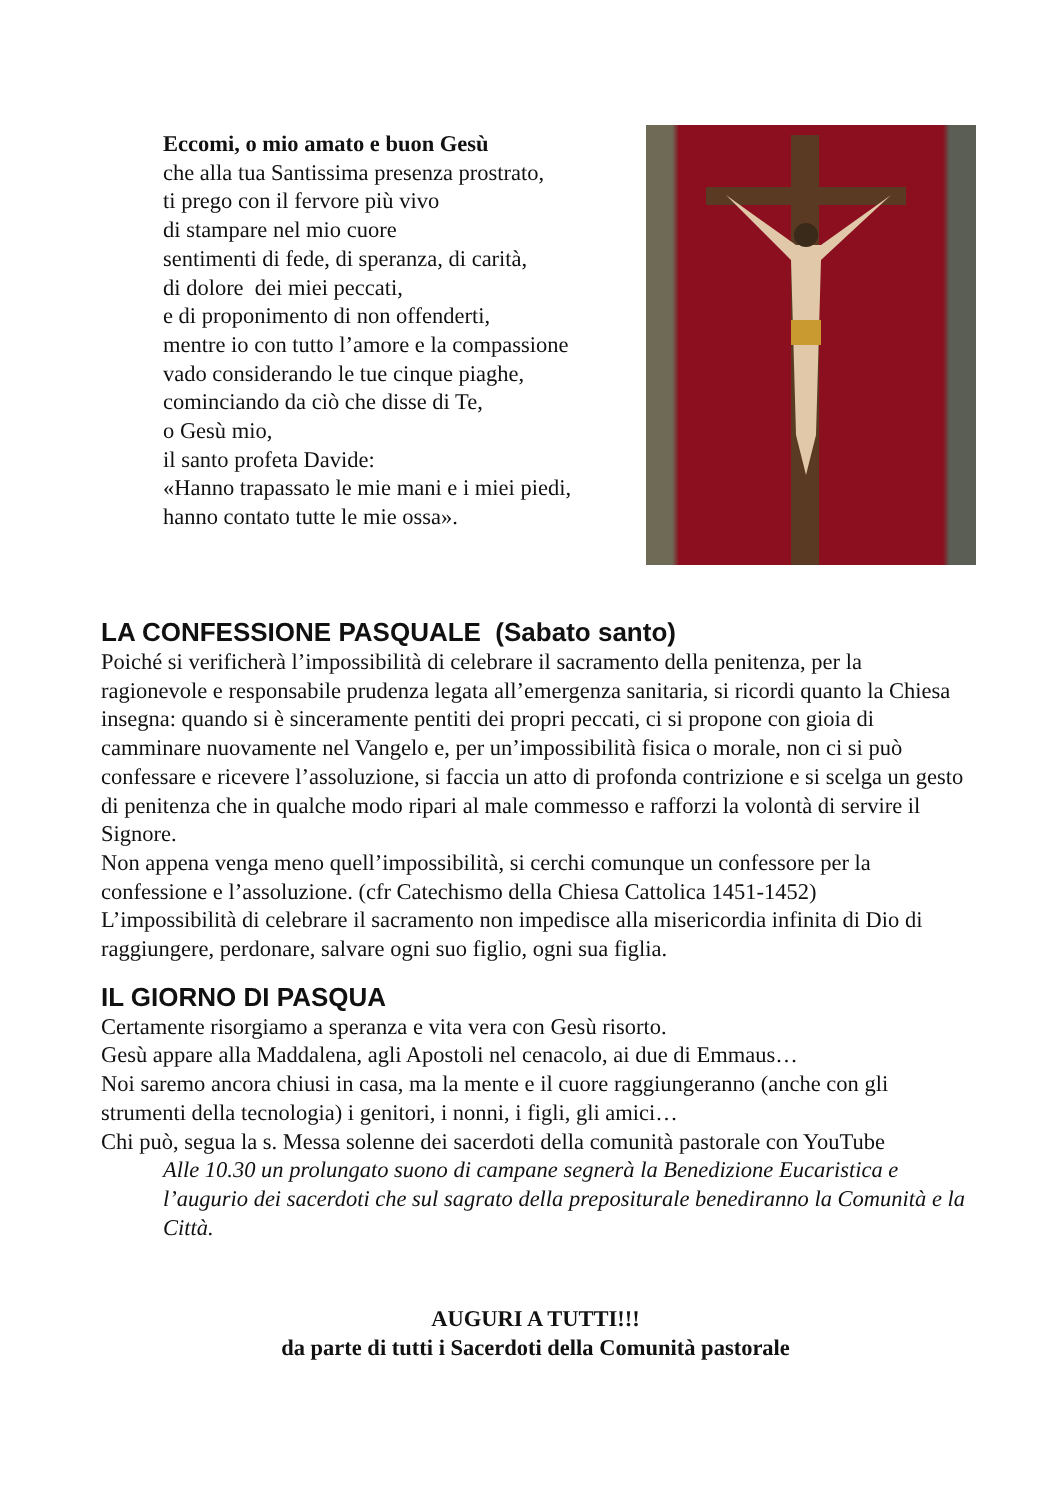Eccomi, o mio amato e buon Gesù
che alla tua Santissima presenza prostrato,
ti prego con il fervore più vivo
di stampare nel mio cuore
sentimenti di fede, di speranza, di carità,
di dolore dei miei peccati,
e di proponimento di non offenderti,
mentre io con tutto l’amore e la compassione
vado considerando le tue cinque piaghe,
cominciando da ciò che disse di Te,
o Gesù mio,
il santo profeta Davide:
«Hanno trapassato le mie mani e i miei piedi,
hanno contato tutte le mie ossa».
LA CONFESSIONE PASQUALE (Sabato santo)
Poiché si verificherà l’impossibilità di celebrare il sacramento della penitenza, per la ragionevole e responsabile prudenza legata all’emergenza sanitaria, si ricordi quanto la Chiesa insegna: quando si è sinceramente pentiti dei propri peccati, ci si propone con gioia di camminare nuovamente nel Vangelo e, per un’impossibilità fisica o morale, non ci si può confessare e ricevere l’assoluzione, si faccia un atto di profonda contrizione e si scelga un gesto di penitenza che in qualche modo ripari al male commesso e rafforzi la volontà di servire il Signore.
Non appena venga meno quell’impossibilità, si cerchi comunque un confessore per la confessione e l’assoluzione. (cfr Catechismo della Chiesa Cattolica 1451-1452)
L’impossibilità di celebrare il sacramento non impedisce alla misericordia infinita di Dio di raggiungere, perdonare, salvare ogni suo figlio, ogni sua figlia.
IL GIORNO DI PASQUA
Certamente risorgiamo a speranza e vita vera con Gesù risorto.
Gesù appare alla Maddalena, agli Apostoli nel cenacolo, ai due di Emmaus…
Noi saremo ancora chiusi in casa, ma la mente e il cuore raggiungeranno (anche con gli strumenti della tecnologia) i genitori, i nonni, i figli, gli amici…
Chi può, segua la s. Messa solenne dei sacerdoti della comunità pastorale con YouTube
Alle 10.30 un prolungato suono di campane segnerà la Benedizione Eucaristica e l’augurio dei sacerdoti che sul sagrato della prepositurale benediranno la Comunità e la Città.
AUGURI A TUTTI!!!
da parte di tutti i Sacerdoti della Comunità pastorale